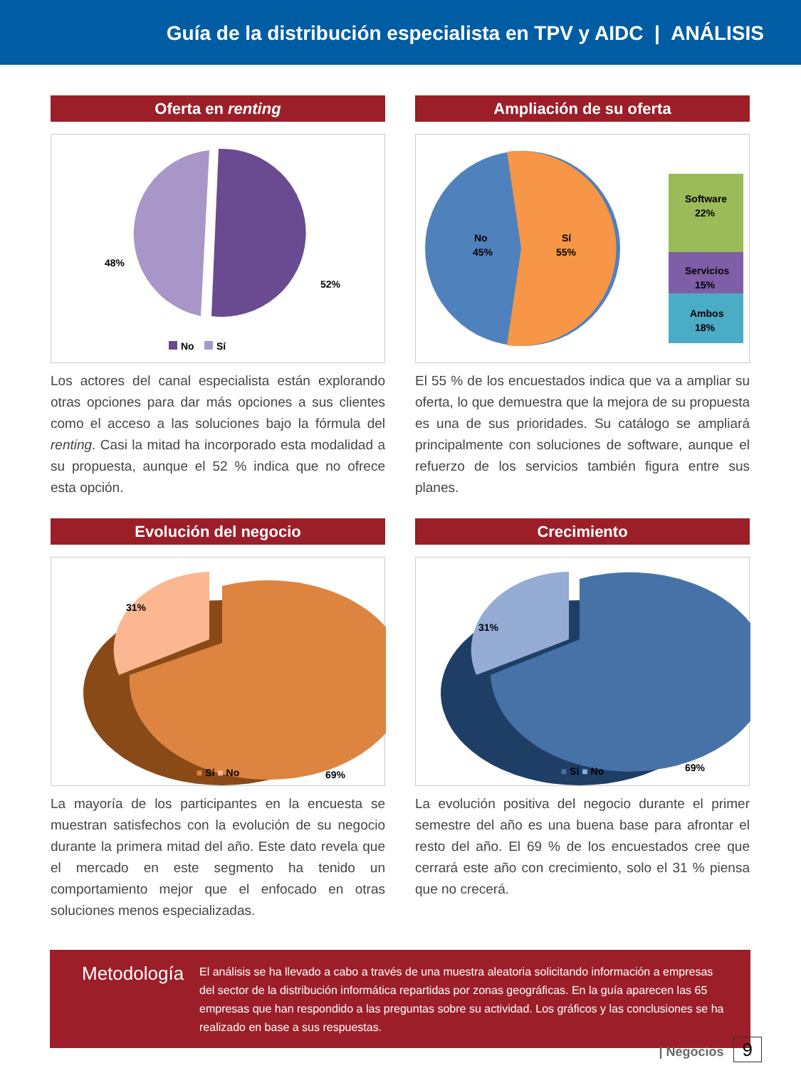Guía de la distribución especialista en TPV y AIDC | ANÁLISIS
Oferta en renting
48%
52%
No
Sí
Los actores del canal especialista están explorando otras opciones para dar más opciones a sus clientes como el acceso a las soluciones bajo la fórmula del renting. Casi la mitad ha incorporado esta modalidad a su propuesta, aunque el 52 % indica que no ofrece esta opción.
Ampliación de su oferta
No
45%
Sí
55%
Software
22%
Servicios
15%
Ambos
18%
El 55 % de los encuestados indica que va a ampliar su oferta, lo que demuestra que la mejora de su propuesta es una de sus prioridades. Su catálogo se ampliará principalmente con soluciones de software, aunque el refuerzo de los servicios también figura entre sus planes.
Evolución del negocio
31%
69%
■ Sí ■ No
La mayoría de los participantes en la encuesta se muestran satisfechos con la evolución de su negocio durante la primera mitad del año. Este dato revela que el mercado en este segmento ha tenido un comportamiento mejor que el enfocado en otras soluciones menos especializadas.
Crecimiento
31%
69%
■ Sí ■ No
La evolución positiva del negocio durante el primer semestre del año es una buena base para afrontar el resto del año. El 69 % de los encuestados cree que cerrará este año con crecimiento, solo el 31 % piensa que no crecerá.
Metodología
El análisis se ha llevado a cabo a través de una muestra aleatoria solicitando información a empresas del sector de la distribución informática repartidas por zonas geográficas. En la guía aparecen las 65 empresas que han respondido a las preguntas sobre su actividad. Los gráficos y las conclusiones se ha realizado en base a sus respuestas.
| Negocios 9